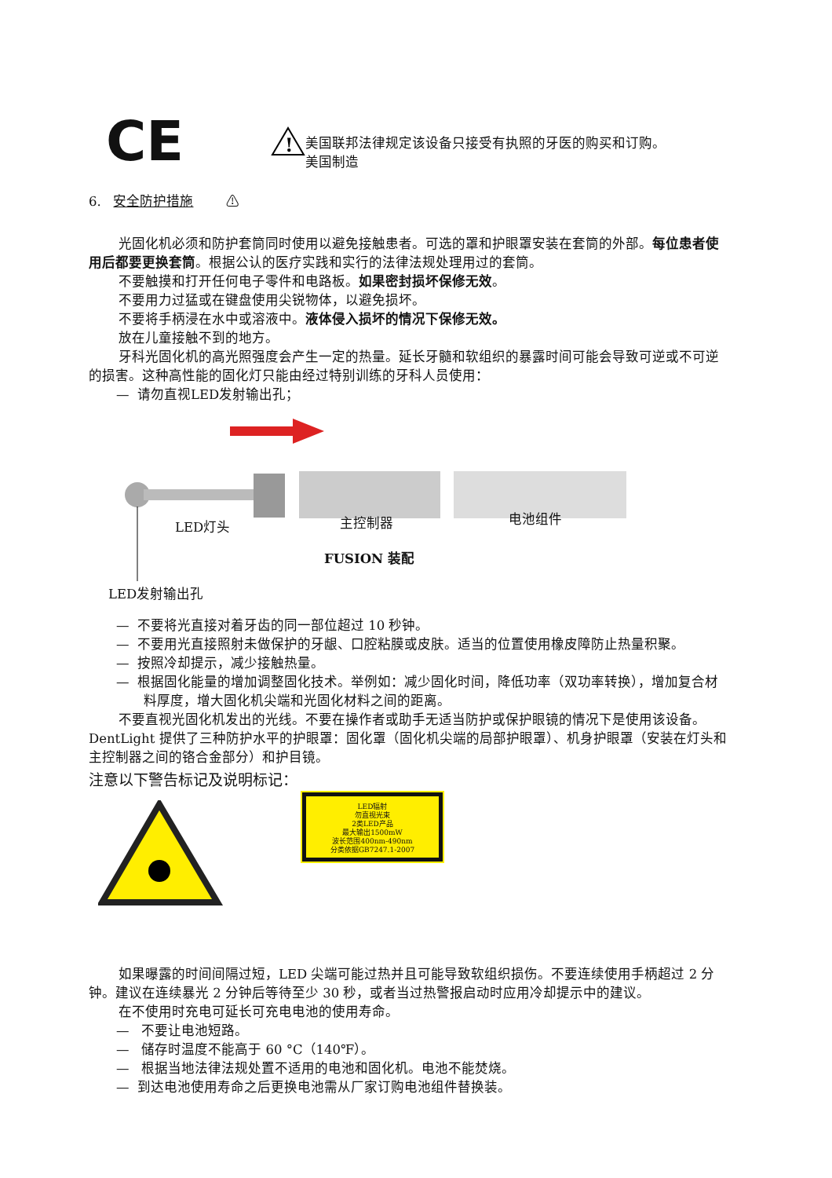CE
!
美国联邦法律规定该设备只接受有执照的牙医的购买和订购。
美国制造
6. 安全防护措施 ⚠
光固化机必须和防护套筒同时使用以避免接触患者。可选的罩和护眼罩安装在套筒的外部。每位患者使用后都要更换套筒。根据公认的医疗实践和实行的法律法规处理用过的套筒。
不要触摸和打开任何电子零件和电路板。如果密封损坏保修无效。
不要用力过猛或在键盘使用尖锐物体，以避免损坏。
不要将手柄浸在水中或溶液中。液体侵入损坏的情况下保修无效。
放在儿童接触不到的地方。
牙科光固化机的高光照强度会产生一定的热量。延长牙髓和软组织的暴露时间可能会导致可逆或不可逆的损害。这种高性能的固化灯只能由经过特别训练的牙科人员使用：
— 请勿直视LED发射输出孔；
LED灯头 主控制器 电池组件
FUSION 装配
LED发射输出孔
— 不要将光直接对着牙齿的同一部位超过 10 秒钟。
— 不要用光直接照射未做保护的牙龈、口腔粘膜或皮肤。适当的位置使用橡皮障防止热量积聚。
— 按照冷却提示，减少接触热量。
— 根据固化能量的增加调整固化技术。举例如：减少固化时间，降低功率（双功率转换），增加复合材料厚度，增大固化机尖端和光固化材料之间的距离。
不要直视光固化机发出的光线。不要在操作者或助手无适当防护或保护眼镜的情况下是使用该设备。DentLight 提供了三种防护水平的护眼罩：固化罩（固化机尖端的局部护眼罩）、机身护眼罩（安装在灯头和主控制器之间的铬合金部分）和护目镜。
注意以下警告标记及说明标记：
LED辐射
勿直视光束
2类LED产品
最大输出1500mW
波长范围400nm-490nm
分类依据GB7247.1-2007
如果曝露的时间间隔过短，LED 尖端可能过热并且可能导致软组织损伤。不要连续使用手柄超过 2 分钟。建议在连续暴光 2 分钟后等待至少 30 秒，或者当过热警报启动时应用冷却提示中的建议。
在不使用时充电可延长可充电电池的使用寿命。
— 不要让电池短路。
— 储存时温度不能高于 60 °C（140℉）。
— 根据当地法律法规处置不适用的电池和固化机。电池不能焚烧。
— 到达电池使用寿命之后更换电池需从厂家订购电池组件替换装。